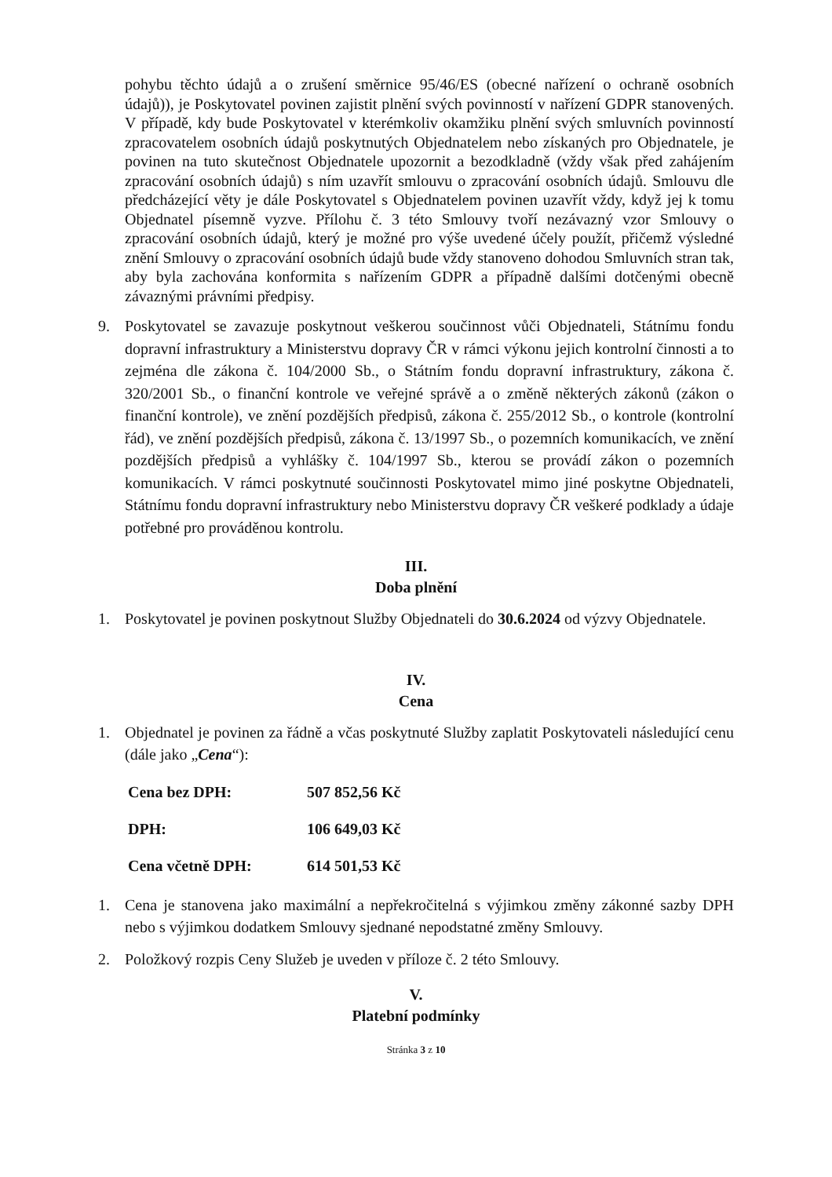pohybu těchto údajů a o zrušení směrnice 95/46/ES (obecné nařízení o ochraně osobních údajů)), je Poskytovatel povinen zajistit plnění svých povinností v nařízení GDPR stanovených. V případě, kdy bude Poskytovatel v kterémkoliv okamžiku plnění svých smluvních povinností zpracovatelem osobních údajů poskytnutých Objednatelem nebo získaných pro Objednatele, je povinen na tuto skutečnost Objednatele upozornit a bezodkladně (vždy však před zahájením zpracování osobních údajů) s ním uzavřít smlouvu o zpracování osobních údajů. Smlouvu dle předcházející věty je dále Poskytovatel s Objednatelem povinen uzavřít vždy, když jej k tomu Objednatel písemně vyzve. Přílohu č. 3 této Smlouvy tvoří nezávazný vzor Smlouvy o zpracování osobních údajů, který je možné pro výše uvedené účely použít, přičemž výsledné znění Smlouvy o zpracování osobních údajů bude vždy stanoveno dohodou Smluvních stran tak, aby byla zachována konformita s nařízením GDPR a případně dalšími dotčenými obecně závaznými právními předpisy.
9. Poskytovatel se zavazuje poskytnout veškerou součinnost vůči Objednateli, Státnímu fondu dopravní infrastruktury a Ministerstvu dopravy ČR v rámci výkonu jejich kontrolní činnosti a to zejména dle zákona č. 104/2000 Sb., o Státním fondu dopravní infrastruktury, zákona č. 320/2001 Sb., o finanční kontrole ve veřejné správě a o změně některých zákonů (zákon o finanční kontrole), ve znění pozdějších předpisů, zákona č. 255/2012 Sb., o kontrole (kontrolní řád), ve znění pozdějších předpisů, zákona č. 13/1997 Sb., o pozemních komunikacích, ve znění pozdějších předpisů a vyhlášky č. 104/1997 Sb., kterou se provádí zákon o pozemních komunikacích. V rámci poskytnuté součinnosti Poskytovatel mimo jiné poskytne Objednateli, Státnímu fondu dopravní infrastruktury nebo Ministerstvu dopravy ČR veškeré podklady a údaje potřebné pro prováděnou kontrolu.
III.
Doba plnění
1. Poskytovatel je povinen poskytnout Služby Objednateli do 30.6.2024 od výzvy Objednatele.
IV.
Cena
1. Objednatel je povinen za řádně a včas poskytnuté Služby zaplatit Poskytovateli následující cenu (dále jako „Cena“):
| Cena bez DPH: | 507 852,56 Kč |
| DPH: | 106 649,03 Kč |
| Cena včetně DPH: | 614 501,53 Kč |
1. Cena je stanovena jako maximální a nepřekročitelná s výjimkou změny zákonné sazby DPH nebo s výjimkou dodatkem Smlouvy sjednané nepodstatné změny Smlouvy.
2. Položkový rozpis Ceny Služeb je uveden v příloze č. 2 této Smlouvy.
V.
Platební podmínky
Stránka 3 z 10